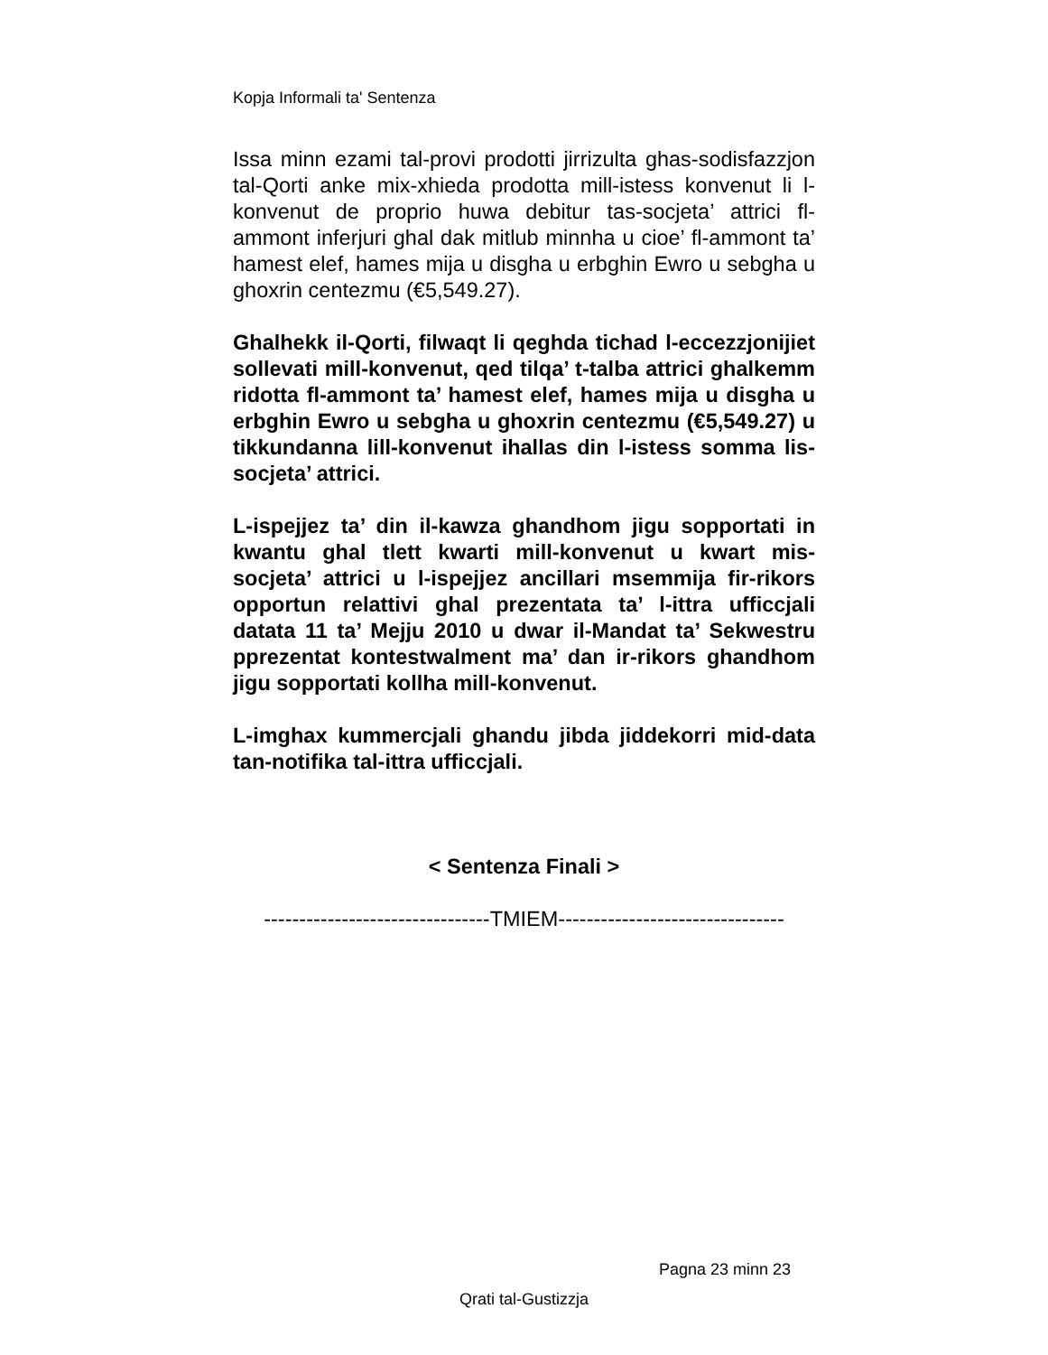Kopja Informali ta' Sentenza
Issa minn ezami tal-provi prodotti jirrizulta ghas-sodisfazzjon tal-Qorti anke mix-xhieda prodotta mill-istess konvenut li l-konvenut de proprio huwa debitur tas-socjeta’ attrici fl-ammont inferjuri ghal dak mitlub minnha u cioe’ fl-ammont ta’ hamest elef, hames mija u disgha u erbghin Ewro u sebgha u ghoxrin centezmu (€5,549.27).
Ghalhekk il-Qorti, filwaqt li qeghda tichad l-eccezzjonijiet sollevati mill-konvenut, qed tilqa’ t-talba attrici ghalkemm ridotta fl-ammont ta’ hamest elef, hames mija u disgha u erbghin Ewro u sebgha u ghoxrin centezmu (€5,549.27) u tikkundanna lill-konvenut ihallas din l-istess somma lis-socjeta’ attrici.
L-ispejjez ta’ din il-kawza ghandhom jigu sopportati in kwantu ghal tlett kwarti mill-konvenut u kwart mis-socjeta’ attrici u l-ispejjez ancillari msemmija fir-rikors opportun relattivi ghal prezentata ta’ l-ittra ufficcjali datata 11 ta’ Mejju 2010 u dwar il-Mandat ta’ Sekwestru pprezentat kontestwalment ma’ dan ir-rikors ghandhom jigu sopportati kollha mill-konvenut.
L-imghax kummercjali ghandu jibda jiddekorri mid-data tan-notifika tal-ittra ufficcjali.
< Sentenza Finali >
--------------------------------TMIEM--------------------------------
Pagna 23 minn 23
Qrati tal-Gustizzja